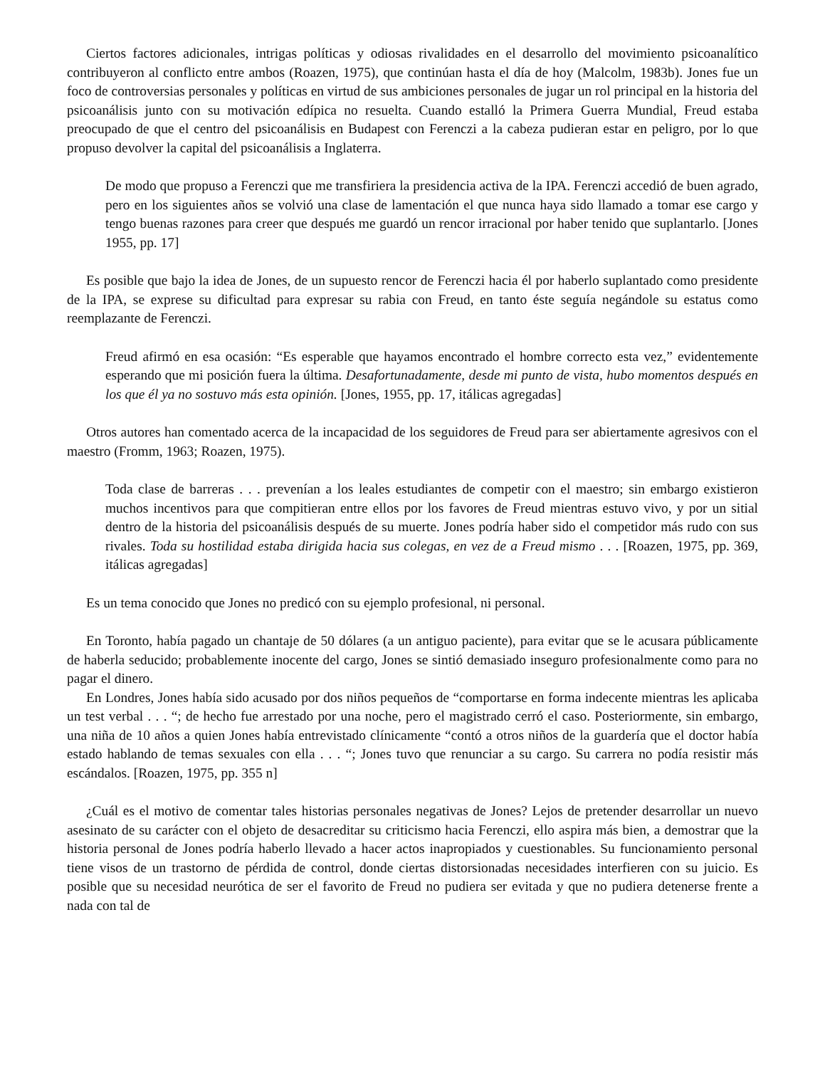Ciertos factores adicionales, intrigas políticas y odiosas rivalidades en el desarrollo del movimiento psicoanalítico contribuyeron al conflicto entre ambos (Roazen, 1975), que continúan hasta el día de hoy (Malcolm, 1983b). Jones fue un foco de controversias personales y políticas en virtud de sus ambiciones personales de jugar un rol principal en la historia del psicoanálisis junto con su motivación edípica no resuelta. Cuando estalló la Primera Guerra Mundial, Freud estaba preocupado de que el centro del psicoanálisis en Budapest con Ferenczi a la cabeza pudieran estar en peligro, por lo que propuso devolver la capital del psicoanálisis a Inglaterra.
De modo que propuso a Ferenczi que me transfiriera la presidencia activa de la IPA. Ferenczi accedió de buen agrado, pero en los siguientes años se volvió una clase de lamentación el que nunca haya sido llamado a tomar ese cargo y tengo buenas razones para creer que después me guardó un rencor irracional por haber tenido que suplantarlo. [Jones 1955, pp. 17]
Es posible que bajo la idea de Jones, de un supuesto rencor de Ferenczi hacia él por haberlo suplantado como presidente de la IPA, se exprese su dificultad para expresar su rabia con Freud, en tanto éste seguía negándole su estatus como reemplazante de Ferenczi.
Freud afirmó en esa ocasión: “Es esperable que hayamos encontrado el hombre correcto esta vez,” evidentemente esperando que mi posición fuera la última. Desafortunadamente, desde mi punto de vista, hubo momentos después en los que él ya no sostuvo más esta opinión. [Jones, 1955, pp. 17, itálicas agregadas]
Otros autores han comentado acerca de la incapacidad de los seguidores de Freud para ser abiertamente agresivos con el maestro (Fromm, 1963; Roazen, 1975).
Toda clase de barreras . . . prevenían a los leales estudiantes de competir con el maestro; sin embargo existieron muchos incentivos para que compitieran entre ellos por los favores de Freud mientras estuvo vivo, y por un sitial dentro de la historia del psicoanálisis después de su muerte. Jones podría haber sido el competidor más rudo con sus rivales. Toda su hostilidad estaba dirigida hacia sus colegas, en vez de a Freud mismo . . . [Roazen, 1975, pp. 369, itálicas agregadas]
Es un tema conocido que Jones no predicó con su ejemplo profesional, ni personal.
En Toronto, había pagado un chantaje de 50 dólares (a un antiguo paciente), para evitar que se le acusara públicamente de haberla seducido; probablemente inocente del cargo, Jones se sintió demasiado inseguro profesionalmente como para no pagar el dinero.
En Londres, Jones había sido acusado por dos niños pequeños de “comportarse en forma indecente mientras les aplicaba un test verbal . . . “; de hecho fue arrestado por una noche, pero el magistrado cerró el caso. Posteriormente, sin embargo, una niña de 10 años a quien Jones había entrevistado clínicamente “contó a otros niños de la guardería que el doctor había estado hablando de temas sexuales con ella . . . “; Jones tuvo que renunciar a su cargo. Su carrera no podía resistir más escándalos. [Roazen, 1975, pp. 355 n]
¿Cuál es el motivo de comentar tales historias personales negativas de Jones? Lejos de pretender desarrollar un nuevo asesinato de su carácter con el objeto de desacreditar su criticismo hacia Ferenczi, ello aspira más bien, a demostrar que la historia personal de Jones podría haberlo llevado a hacer actos inapropiados y cuestionables. Su funcionamiento personal tiene visos de un trastorno de pérdida de control, donde ciertas distorsionadas necesidades interfieren con su juicio. Es posible que su necesidad neurótica de ser el favorito de Freud no pudiera ser evitada y que no pudiera detenerse frente a nada con tal de